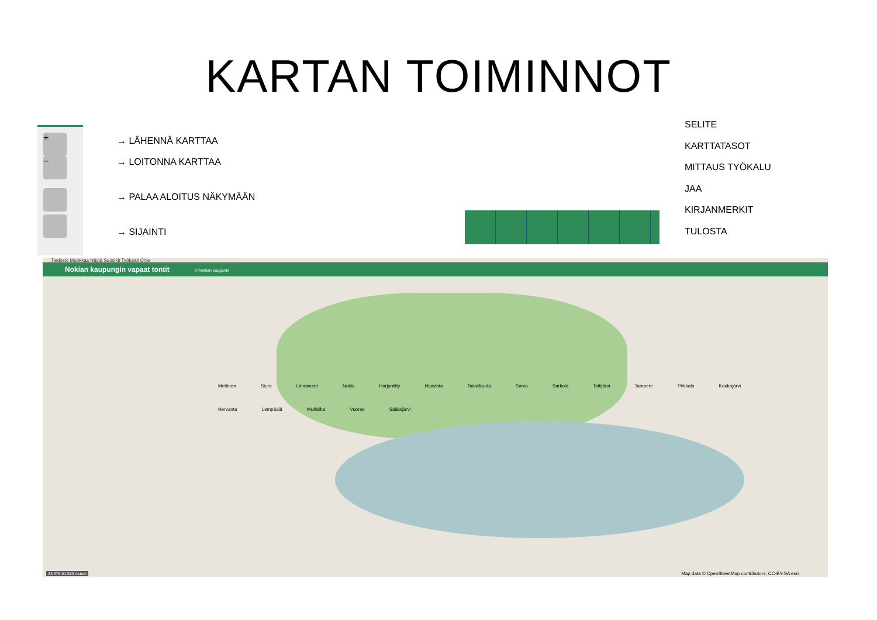KARTAN TOIMINNOT
+
−
→ LÄHENNÄ KARTTAA
→ LOITONNA KARTTAA
→ PALAA ALOITUS NÄKYMÄÄN
→ SIJAINTI
SELITE
KARTTATASOT
MITTAUS TYÖKALU
JAA
KIRJANMERKIT
TULOSTA
Tiedosto Muokkaa Näytä Suosikit Työkalut Ohje
Nokian kaupungin vapaat tontit © Nokian kaupunki
Mettinen Siuro Linnavuori Nokia Harjuniitty Haavisto Taivalkunta Sorva Sarkola Tottijärvi Tampere Pirkkala Kaukajärvi Hervanta Lempäälä Multisilta Vuores Sääksjärvi
23,378 61,520 Asteet
Map data © OpenStreetMap contributors, CC-BY-SA esri